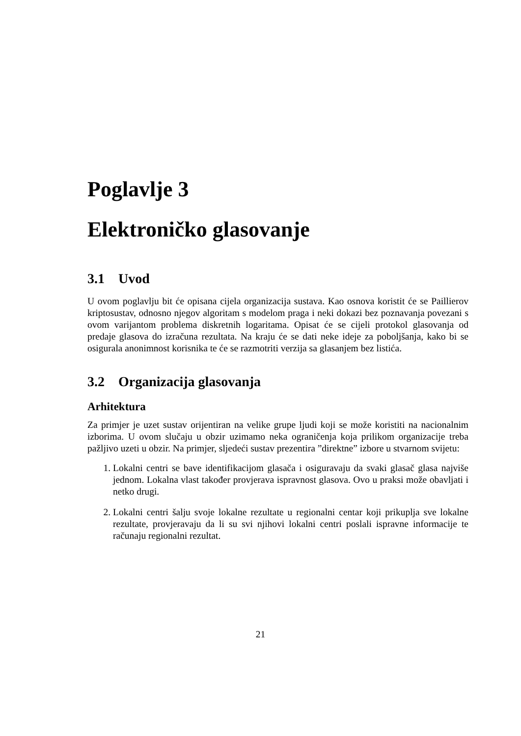Poglavlje 3
Elektroničko glasovanje
3.1 Uvod
U ovom poglavlju bit će opisana cijela organizacija sustava. Kao osnova koristit će se Paillierov kriptosustav, odnosno njegov algoritam s modelom praga i neki dokazi bez poznavanja povezani s ovom varijantom problema diskretnih logaritama. Opisat će se cijeli protokol glasovanja od predaje glasova do izračuna rezultata. Na kraju će se dati neke ideje za poboljšanja, kako bi se osigurala anonimnost korisnika te će se razmotriti verzija sa glasanjem bez listića.
3.2 Organizacija glasovanja
Arhitektura
Za primjer je uzet sustav orijentiran na velike grupe ljudi koji se može koristiti na nacionalnim izborima. U ovom slučaju u obzir uzimamo neka ograničenja koja prilikom organizacije treba pažljivo uzeti u obzir. Na primjer, sljedeći sustav prezentira ”direktne” izbore u stvarnom svijetu:
1. Lokalni centri se bave identifikacijom glasača i osiguravaju da svaki glasač glasa najviše jednom. Lokalna vlast također provjerava ispravnost glasova. Ovo u praksi može obavljati i netko drugi.
2. Lokalni centri šalju svoje lokalne rezultate u regionalni centar koji prikuplja sve lokalne rezultate, provjeravaju da li su svi njihovi lokalni centri poslali ispravne informacije te računaju regionalni rezultat.
21